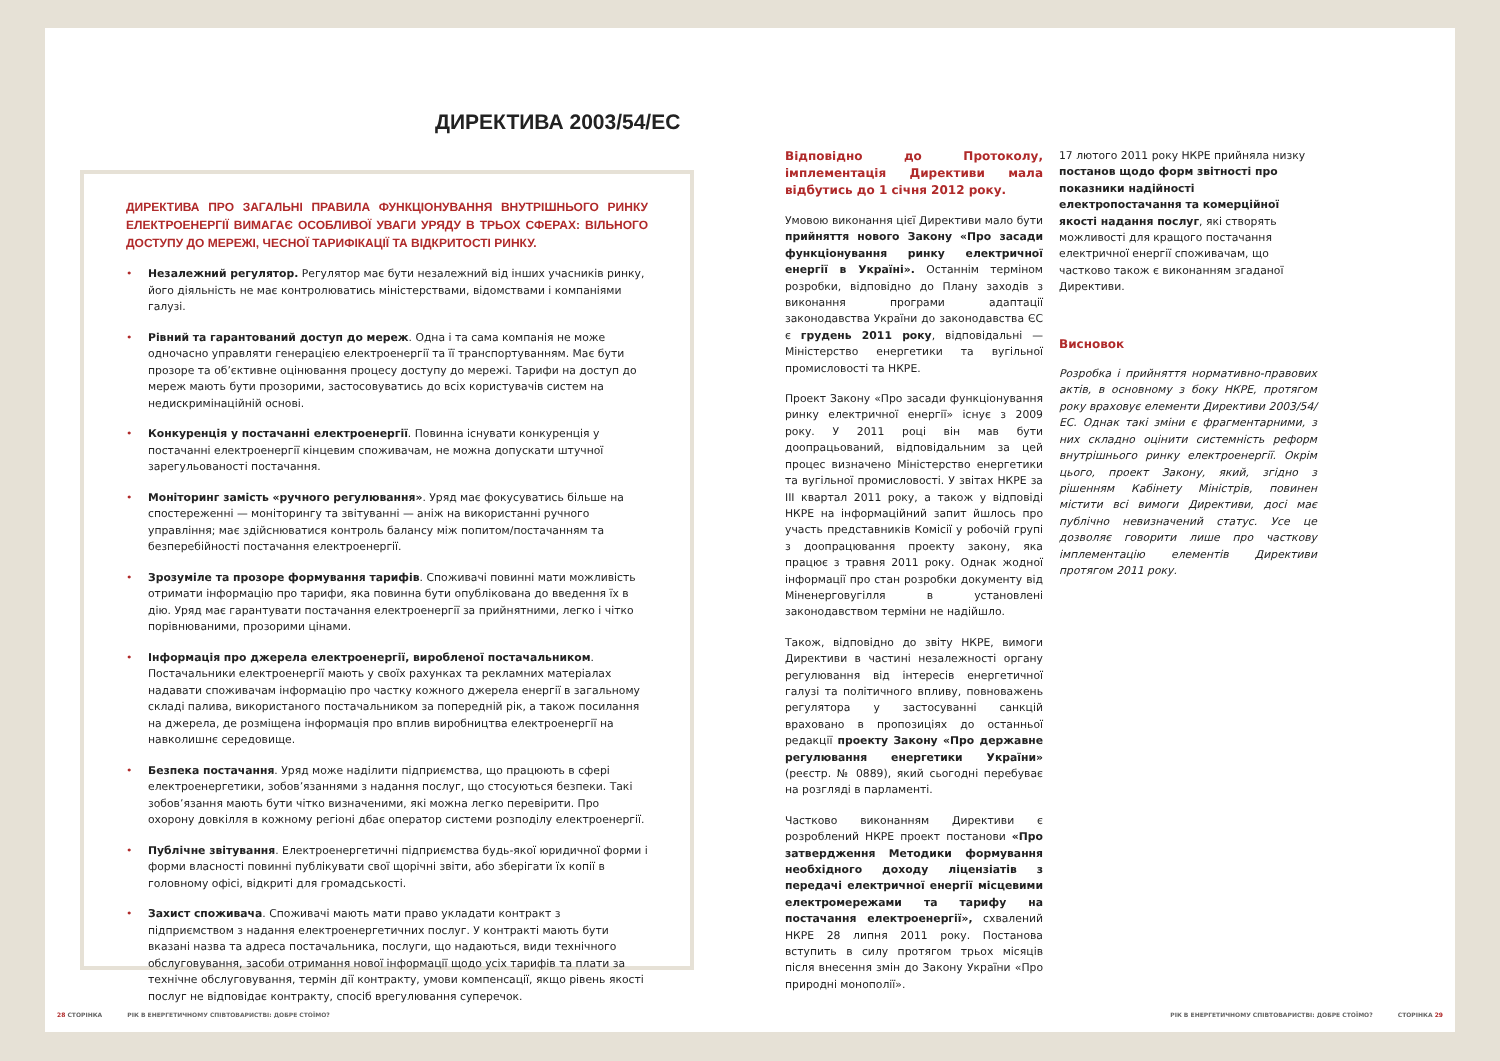ДИРЕКТИВА 2003/54/ЕС
ДИРЕКТИВА ПРО ЗАГАЛЬНІ ПРАВИЛА ФУНКЦІОНУВАННЯ ВНУТРІШНЬОГО РИНКУ ЕЛЕКТРОЕНЕРГІЇ ВИМАГАЄ ОСОБЛИВОЇ УВАГИ УРЯДУ В ТРЬОХ СФЕРАХ: ВІЛЬНОГО ДОСТУПУ ДО МЕРЕЖІ, ЧЕСНОЇ ТАРИФІКАЦІЇ ТА ВІДКРИТОСТІ РИНКУ.
• Незалежний регулятор. Регулятор має бути незалежний від інших учасників ринку, його діяльність не має контролюватись міністерствами, відомствами і компаніями галузі.
• Рівний та гарантований доступ до мереж. Одна і та сама компанія не може одночасно управляти генерацією електроенергії та її транспортуванням. Має бути прозоре та об’єктивне оцінювання процесу доступу до мережі. Тарифи на доступ до мереж мають бути прозорими, застосовуватись до всіх користувачів систем на недискримінаційній основі.
• Конкуренція у постачанні електроенергії. Повинна існувати конкуренція у постачанні електроенергії кінцевим споживачам, не можна допускати штучної зарегульованості постачання.
• Моніторинг замість «ручного регулювання». Уряд має фокусуватись більше на спостереженні — моніторингу та звітуванні — аніж на використанні ручного управління; має здійснюватися контроль балансу між попитом/постачанням та безперебійності постачання електроенергії.
• Зрозуміле та прозоре формування тарифів. Споживачі повинні мати можливість отримати інформацію про тарифи, яка повинна бути опублікована до введення їх в дію. Уряд має гарантувати постачання електроенергії за прийнятними, легко і чітко порівнюваними, прозорими цінами.
• Інформація про джерела електроенергії, виробленої постачальником. Постачальники електроенергії мають у своїх рахунках та рекламних матеріалах надавати споживачам інформацію про частку кожного джерела енергії в загальному складі палива, використаного постачальником за попередній рік, а також посилання на джерела, де розміщена інформація про вплив виробництва електроенергії на навколишнє середовище.
• Безпека постачання. Уряд може наділити підприємства, що працюють в сфері електроенергетики, зобов’язаннями з надання послуг, що стосуються безпеки. Такі зобов’язання мають бути чітко визначеними, які можна легко перевірити. Про охорону довкілля в кожному регіоні дбає оператор системи розподілу електроенергії.
• Публічне звітування. Електроенергетичні підприємства будь-якої юридичної форми і форми власності повинні публікувати свої щорічні звіти, або зберігати їх копії в головному офісі, відкриті для громадськості.
• Захист споживача. Споживачі мають мати право укладати контракт з підприємством з надання електроенергетичних послуг. У контракті мають бути вказані назва та адреса постачальника, послуги, що надаються, види технічного обслуговування, засоби отримання нової інформації щодо усіх тарифів та плати за технічне обслуговування, термін дії контракту, умови компенсації, якщо рівень якості послуг не відповідає контракту, спосіб врегулювання суперечок.
28 СТОРІНКА РІК В ЕНЕРГЕТИЧНОМУ СПІВТОВАРИСТВІ: ДОБРЕ СТОЇМО?
Відповідно до Протоколу, імплементація Директиви мала відбутись до 1 січня 2012 року.
Умовою виконання цієї Директиви мало бути прийняття нового Закону «Про засади функціонування ринку електричної енергії в Україні». Останнім терміном розробки, відповідно до Плану заходів з виконання програми адаптації законодавства України до законодавства ЄС є грудень 2011 року, відповідальні — Міністерство енергетики та вугільної промисловості та НКРЕ.
Проект Закону «Про засади функціонування ринку електричної енергії» існує з 2009 року. У 2011 році він мав бути доопрацьований, відповідальним за цей процес визначено Міністерство енергетики та вугільної промисловості. У звітах НКРЕ за III квартал 2011 року, а також у відповіді НКРЕ на інформаційний запит йшлось про участь представників Комісії у робочій групі з доопрацювання проекту закону, яка працює з травня 2011 року. Однак жодної інформації про стан розробки документу від Міненерговугілля в установлені законодавством терміни не надійшло.
Також, відповідно до звіту НКРЕ, вимоги Директиви в частині незалежності органу регулювання від інтересів енергетичної галузі та політичного впливу, повноважень регулятора у застосуванні санкцій враховано в пропозиціях до останньої редакції проекту Закону «Про державне регулювання енергетики України» (реєстр. № 0889), який сьогодні перебуває на розгляді в парламенті.
Частково виконанням Директиви є розроблений НКРЕ проект постанови «Про затвердження Методики формування необхідного доходу ліцензіатів з передачі електричної енергії місцевими електромережами та тарифу на постачання електроенергії», схвалений НКРЕ 28 липня 2011 року. Постанова вступить в силу протягом трьох місяців після внесення змін до Закону України «Про природні монополії».
17 лютого 2011 року НКРЕ прийняла низку постанов щодо форм звітності про показники надійності електропостачання та комерційної якості надання послуг, які створять можливості для кращого постачання електричної енергії споживачам, що частково також є виконанням згаданої Директиви.
Висновок
Розробка і прийняття нормативно-правових актів, в основному з боку НКРЕ, протягом року враховує елементи Директиви 2003/54/ЕС. Однак такі зміни є фрагментарними, з них складно оцінити системність реформ внутрішнього ринку електроенергії. Окрім цього, проект Закону, який, згідно з рішенням Кабінету Міністрів, повинен містити всі вимоги Директиви, досі має публічно невизначений статус. Усе це дозволяє говорити лише про часткову імплементацію елементів Директиви протягом 2011 року.
РІК В ЕНЕРГЕТИЧНОМУ СПІВТОВАРИСТВІ: ДОБРЕ СТОЇМО? СТОРІНКА 29